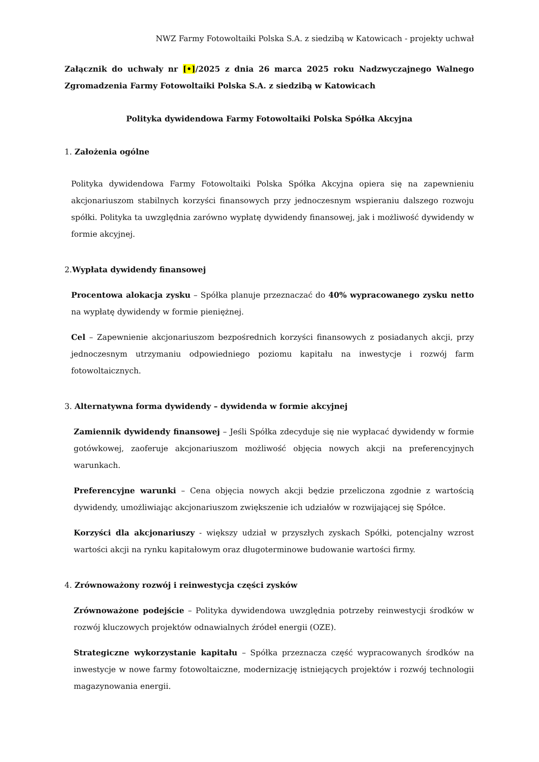NWZ Farmy Fotowoltaiki Polska S.A. z siedzibą w Katowicach - projekty uchwał
Załącznik do uchwały nr [•]/2025 z dnia 26 marca 2025 roku Nadzwyczajnego Walnego Zgromadzenia Farmy Fotowoltaiki Polska S.A. z siedzibą w Katowicach
Polityka dywidendowa Farmy Fotowoltaiki Polska Spółka Akcyjna
1. Założenia ogólne
Polityka dywidendowa Farmy Fotowoltaiki Polska Spółka Akcyjna opiera się na zapewnieniu akcjonariuszom stabilnych korzyści finansowych przy jednoczesnym wspieraniu dalszego rozwoju spółki. Polityka ta uwzględnia zarówno wypłatę dywidendy finansowej, jak i możliwość dywidendy w formie akcyjnej.
2.Wypłata dywidendy finansowej
Procentowa alokacja zysku – Spółka planuje przeznaczać do 40% wypracowanego zysku netto na wypłatę dywidendy w formie pieniężnej.
Cel – Zapewnienie akcjonariuszom bezpośrednich korzyści finansowych z posiadanych akcji, przy jednoczesnym utrzymaniu odpowiedniego poziomu kapitału na inwestycje i rozwój farm fotowoltaicznych.
3. Alternatywna forma dywidendy – dywidenda w formie akcyjnej
Zamiennik dywidendy finansowej – Jeśli Spółka zdecyduje się nie wypłacać dywidendy w formie gotówkowej, zaoferuje akcjonariuszom możliwość objęcia nowych akcji na preferencyjnych warunkach.
Preferencyjne warunki – Cena objęcia nowych akcji będzie przeliczona zgodnie z wartością dywidendy, umożliwiając akcjonariuszom zwiększenie ich udziałów w rozwijającej się Spółce.
Korzyści dla akcjonariuszy - większy udział w przyszłych zyskach Spółki, potencjalny wzrost wartości akcji na rynku kapitałowym oraz długoterminowe budowanie wartości firmy.
4. Zrównoważony rozwój i reinwestycja części zysków
Zrównoważone podejście – Polityka dywidendowa uwzględnia potrzeby reinwestycji środków w rozwój kluczowych projektów odnawialnych źródeł energii (OZE).
Strategiczne wykorzystanie kapitału – Spółka przeznacza część wypracowanych środków na inwestycje w nowe farmy fotowoltaiczne, modernizację istniejących projektów i rozwój technologii magazynowania energii.